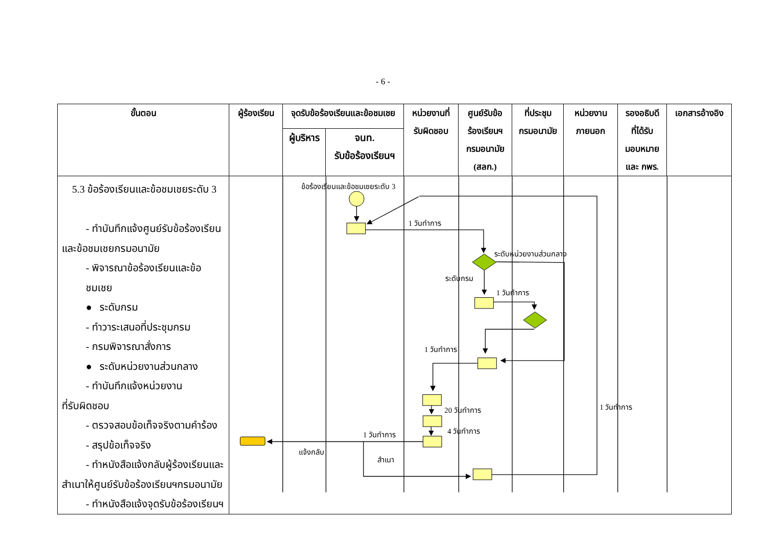- 6 -
| ขั้นตอน | ผู้ร้องเรียน | จุดรับข้อร้องเรียนและข้อชมเชย | | หน่วยงานที่ รับผิดชอบ | ศูนย์รับข้อ ร้องเรียนฯ กรมอนามัย (สลก.) | ที่ประชุม กรมอนามัย | หน่วยงาน ภายนอก | รองอธิบดี ที่ได้รับ มอบหมาย และ กพร. | เอกสารอ้างอิง |
| --- | --- | --- | --- | --- | --- | --- | --- | --- | --- |
| | | ผู้บริหาร | จนท. รับข้อร้องเรียนฯ | | | | | | |
| 5.3 ข้อร้องเรียนและข้อชมเชยระดับ 3 - ทำบันทึกแจ้งศูนย์รับข้อร้องเรียน และข้อชมเชยกรมอนามัย - พิจารณาข้อร้องเรียนและข้อชมเชย ● ระดับกรม - ทำวาระเสนอที่ประชุมกรม - กรมพิจารณาสั่งการ ● ระดับหน่วยงานส่วนกลาง - ทำบันทึกแจ้งหน่วยงาน ที่รับผิดชอบ - ตรวจสอบข้อเท็จจริงตามคำร้อง - สรุปข้อเท็จจริง - ทำหนังสือแจ้งกลับผู้ร้องเรียนและ สำเนาให้ศูนย์รับข้อร้องเรียนฯกรมอนามัย - ทำหนังสือแจ้งจุดรับข้อร้องเรียนฯ | ข้อร้องเรียนและข้อชมเชยระดับ 3 1 วันทำการ ระดับหน่วยงานส่วนกลาง ระดับกรม 1 วันทำการ 1 วันทำการ 20 วันทำการ 4 วันทำการ 1 วันทำการ 1 วันทำการ แจ้งกลับ สำเนา | | | | | | | | |